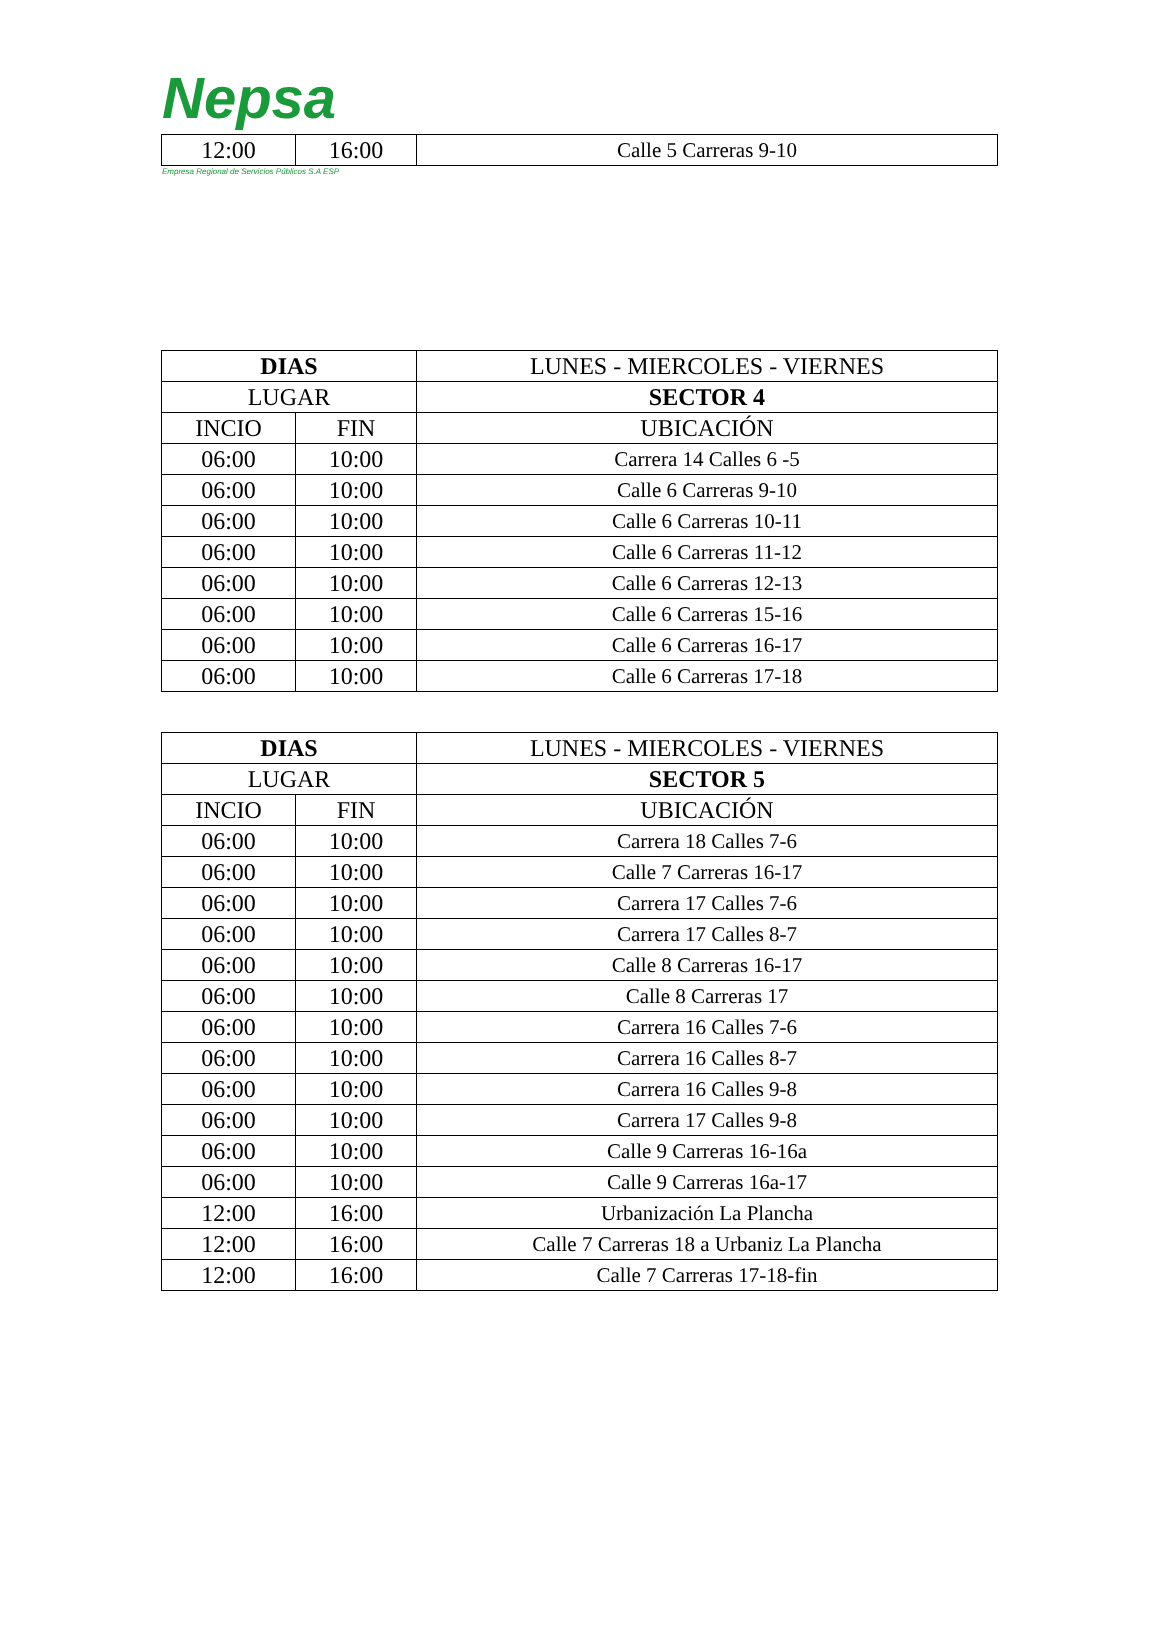Nepsa
| 12:00 | 16:00 | Calle 5 Carreras 9-10 |
Empresa Regional de Servicios Públicos S.A ESP
| DIAS | | LUNES - MIERCOLES - VIERNES |
| --- | --- | --- |
| LUGAR | | SECTOR 4 |
| INCIO | FIN | UBICACIÓN |
| 06:00 | 10:00 | Carrera 14 Calles 6 -5 |
| 06:00 | 10:00 | Calle 6 Carreras 9-10 |
| 06:00 | 10:00 | Calle 6 Carreras 10-11 |
| 06:00 | 10:00 | Calle 6 Carreras 11-12 |
| 06:00 | 10:00 | Calle 6 Carreras 12-13 |
| 06:00 | 10:00 | Calle 6 Carreras 15-16 |
| 06:00 | 10:00 | Calle 6 Carreras 16-17 |
| 06:00 | 10:00 | Calle 6 Carreras 17-18 |
| DIAS | | LUNES - MIERCOLES - VIERNES |
| --- | --- | --- |
| LUGAR | | SECTOR 5 |
| INCIO | FIN | UBICACIÓN |
| 06:00 | 10:00 | Carrera 18 Calles 7-6 |
| 06:00 | 10:00 | Calle 7 Carreras 16-17 |
| 06:00 | 10:00 | Carrera 17 Calles 7-6 |
| 06:00 | 10:00 | Carrera 17 Calles 8-7 |
| 06:00 | 10:00 | Calle 8 Carreras 16-17 |
| 06:00 | 10:00 | Calle 8 Carreras 17 |
| 06:00 | 10:00 | Carrera 16 Calles 7-6 |
| 06:00 | 10:00 | Carrera 16 Calles 8-7 |
| 06:00 | 10:00 | Carrera 16 Calles 9-8 |
| 06:00 | 10:00 | Carrera 17 Calles 9-8 |
| 06:00 | 10:00 | Calle 9 Carreras 16-16a |
| 06:00 | 10:00 | Calle 9 Carreras 16a-17 |
| 12:00 | 16:00 | Urbanización La Plancha |
| 12:00 | 16:00 | Calle 7 Carreras 18 a Urbaniz La Plancha |
| 12:00 | 16:00 | Calle 7 Carreras 17-18-fin |